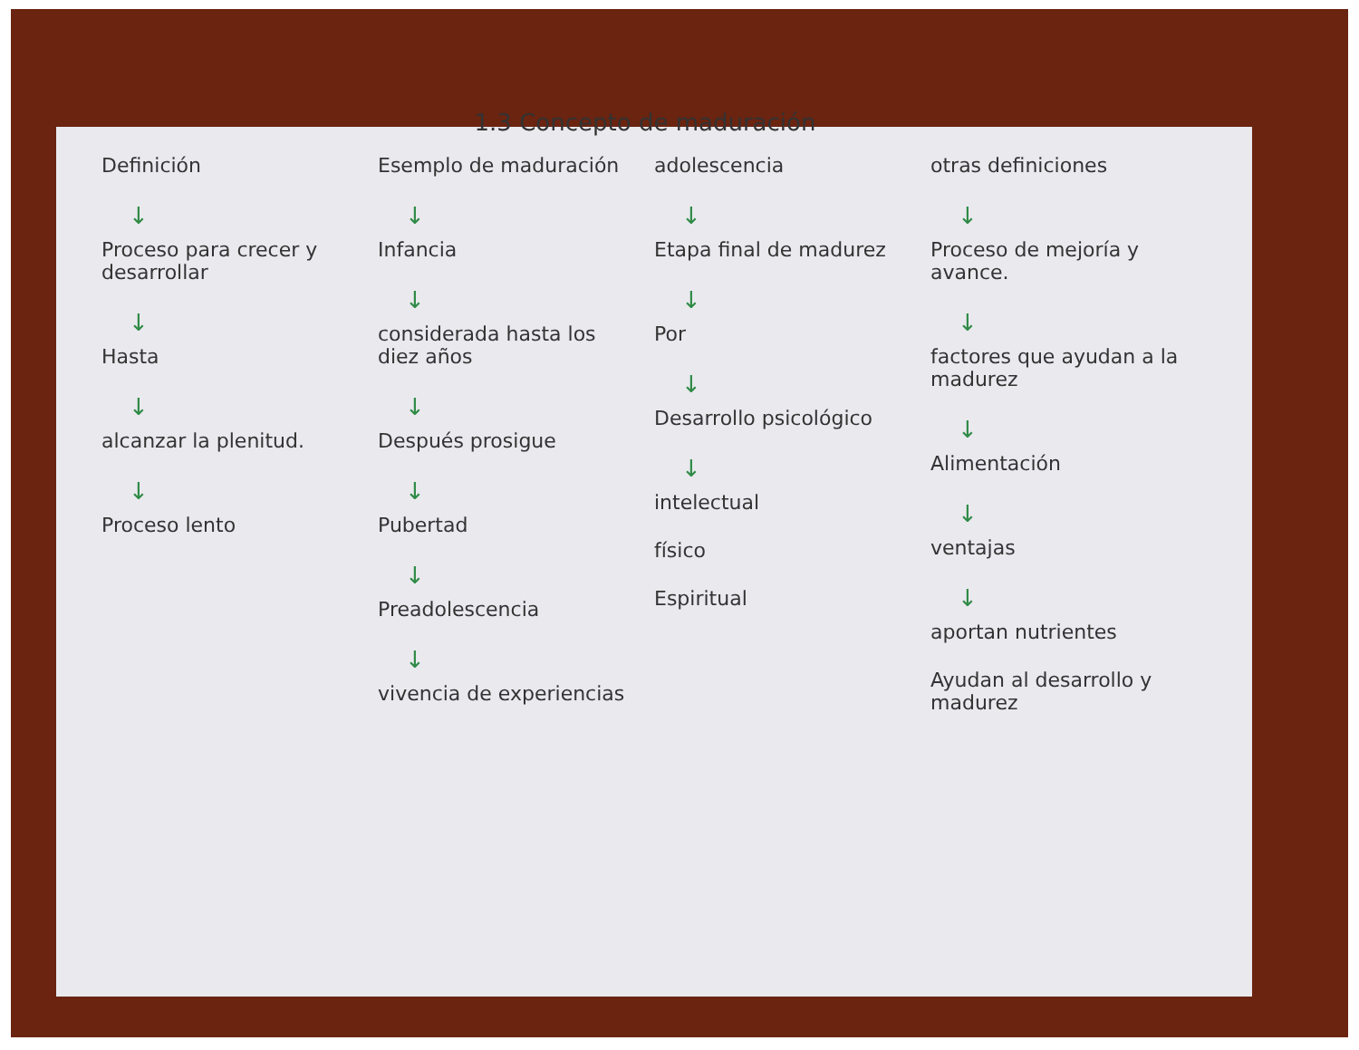1.3 Concepto de maduración
Definición
↓
Proceso para crecer y desarrollar
↓
Hasta
↓
alcanzar la plenitud.
↓
Proceso lento
Esemplo de maduración
↓
Infancia
↓
considerada hasta los diez años
↓
Después prosigue
↓
Pubertad
↓
Preadolescencia
↓
vivencia de experiencias
adolescencia
↓
Etapa final de madurez
↓
Por
↓
Desarrollo psicológico
↓
intelectual
físico
Espiritual
otras definiciones
↓
Proceso de mejoría y avance.
↓
factores que ayudan a la madurez
↓
Alimentación
↓
ventajas
↓
aportan nutrientes
Ayudan al desarrollo y madurez